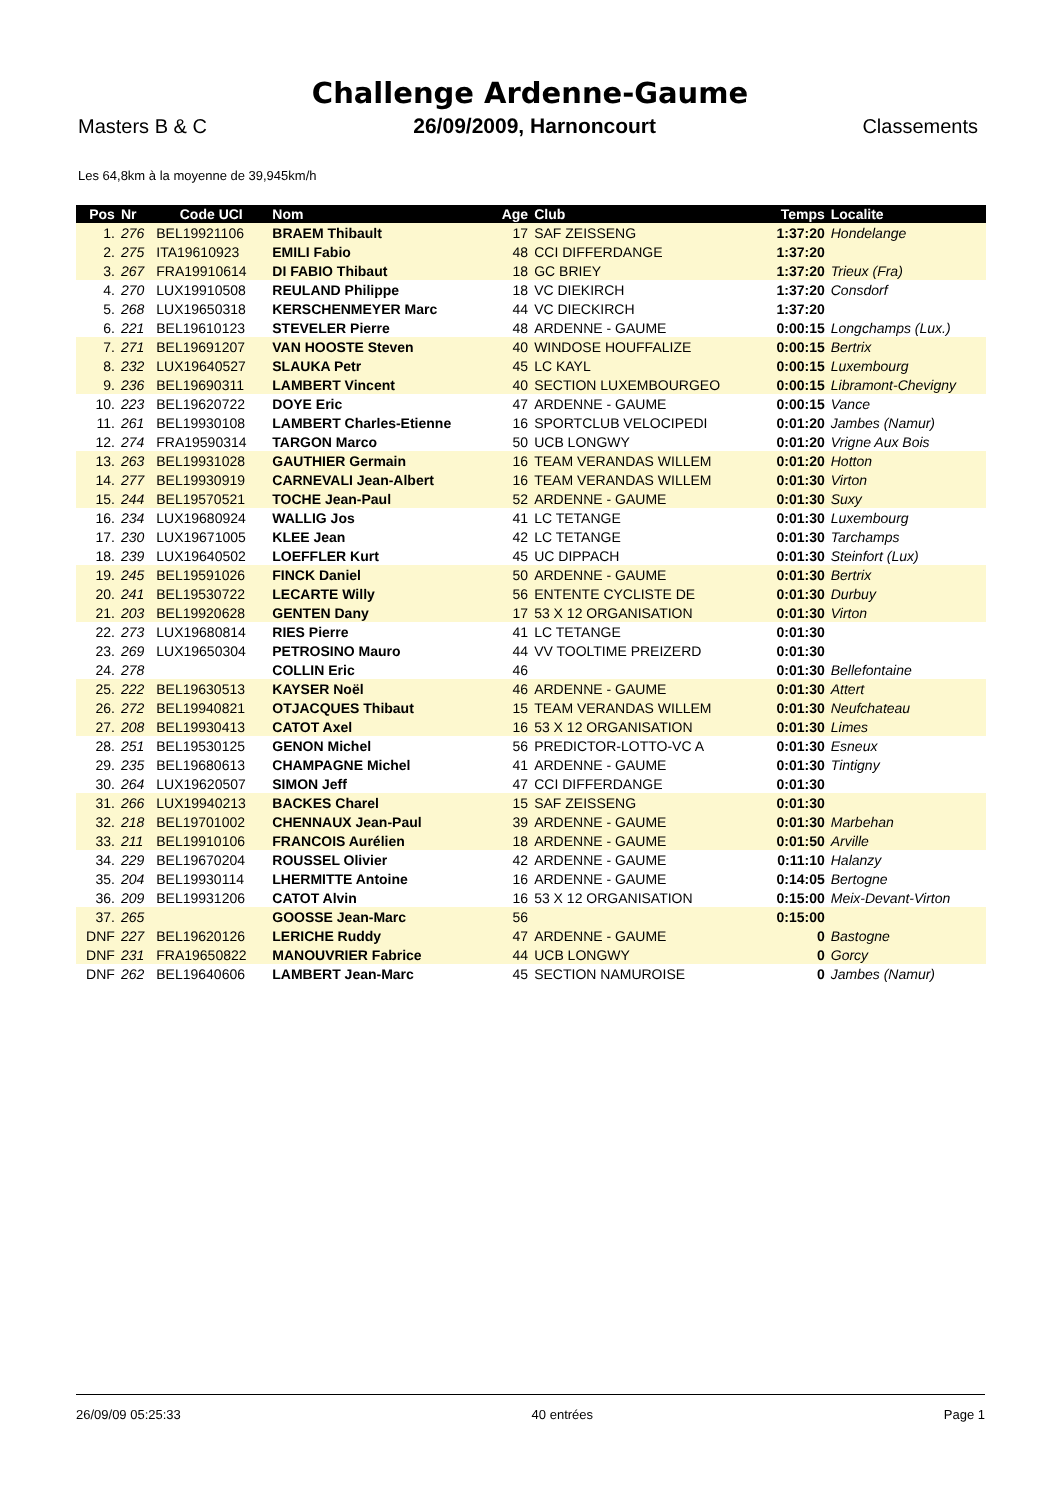Challenge Ardenne-Gaume
Masters B & C 26/09/2009, Harnoncourt Classements
Les 64,8km à la moyenne de 39,945km/h
| Pos | Nr | Code UCI | Nom | Age | Club | Temps | Localite |
| --- | --- | --- | --- | --- | --- | --- | --- |
| 1. | 276 | BEL19921106 | BRAEM Thibault | 17 | SAF ZEISSENG | 1:37:20 | Hondelange |
| 2. | 275 | ITA19610923 | EMILI Fabio | 48 | CCI DIFFERDANGE | 1:37:20 | |
| 3. | 267 | FRA19910614 | DI FABIO Thibaut | 18 | GC BRIEY | 1:37:20 | Trieux (Fra) |
| 4. | 270 | LUX19910508 | REULAND Philippe | 18 | VC DIEKIRCH | 1:37:20 | Consdorf |
| 5. | 268 | LUX19650318 | KERSCHENMEYER Marc | 44 | VC DIECKIRCH | 1:37:20 | |
| 6. | 221 | BEL19610123 | STEVELER Pierre | 48 | ARDENNE - GAUME | 0:00:15 | Longchamps (Lux.) |
| 7. | 271 | BEL19691207 | VAN HOOSTE Steven | 40 | WINDOSE HOUFFALIZE | 0:00:15 | Bertrix |
| 8. | 232 | LUX19640527 | SLAUKA Petr | 45 | LC KAYL | 0:00:15 | Luxembourg |
| 9. | 236 | BEL19690311 | LAMBERT Vincent | 40 | SECTION LUXEMBOURGEO | 0:00:15 | Libramont-Chevigny |
| 10. | 223 | BEL19620722 | DOYE Eric | 47 | ARDENNE - GAUME | 0:00:15 | Vance |
| 11. | 261 | BEL19930108 | LAMBERT Charles-Etienne | 16 | SPORTCLUB VELOCIPEDI | 0:01:20 | Jambes (Namur) |
| 12. | 274 | FRA19590314 | TARGON Marco | 50 | UCB LONGWY | 0:01:20 | Vrigne Aux Bois |
| 13. | 263 | BEL19931028 | GAUTHIER Germain | 16 | TEAM VERANDAS WILLEM | 0:01:20 | Hotton |
| 14. | 277 | BEL19930919 | CARNEVALI Jean-Albert | 16 | TEAM VERANDAS WILLEM | 0:01:30 | Virton |
| 15. | 244 | BEL19570521 | TOCHE Jean-Paul | 52 | ARDENNE - GAUME | 0:01:30 | Suxy |
| 16. | 234 | LUX19680924 | WALLIG Jos | 41 | LC TETANGE | 0:01:30 | Luxembourg |
| 17. | 230 | LUX19671005 | KLEE Jean | 42 | LC TETANGE | 0:01:30 | Tarchamps |
| 18. | 239 | LUX19640502 | LOEFFLER Kurt | 45 | UC DIPPACH | 0:01:30 | Steinfort (Lux) |
| 19. | 245 | BEL19591026 | FINCK Daniel | 50 | ARDENNE - GAUME | 0:01:30 | Bertrix |
| 20. | 241 | BEL19530722 | LECARTE Willy | 56 | ENTENTE CYCLISTE DE | 0:01:30 | Durbuy |
| 21. | 203 | BEL19920628 | GENTEN Dany | 17 | 53 X 12 ORGANISATION | 0:01:30 | Virton |
| 22. | 273 | LUX19680814 | RIES Pierre | 41 | LC TETANGE | 0:01:30 | |
| 23. | 269 | LUX19650304 | PETROSINO Mauro | 44 | VV TOOLTIME PREIZERD | 0:01:30 | |
| 24. | 278 | | COLLIN Eric | 46 | | 0:01:30 | Bellefontaine |
| 25. | 222 | BEL19630513 | KAYSER Noël | 46 | ARDENNE - GAUME | 0:01:30 | Attert |
| 26. | 272 | BEL19940821 | OTJACQUES Thibaut | 15 | TEAM VERANDAS WILLEM | 0:01:30 | Neufchateau |
| 27. | 208 | BEL19930413 | CATOT Axel | 16 | 53 X 12 ORGANISATION | 0:01:30 | Limes |
| 28. | 251 | BEL19530125 | GENON Michel | 56 | PREDICTOR-LOTTO-VC A | 0:01:30 | Esneux |
| 29. | 235 | BEL19680613 | CHAMPAGNE Michel | 41 | ARDENNE - GAUME | 0:01:30 | Tintigny |
| 30. | 264 | LUX19620507 | SIMON Jeff | 47 | CCI DIFFERDANGE | 0:01:30 | |
| 31. | 266 | LUX19940213 | BACKES Charel | 15 | SAF ZEISSENG | 0:01:30 | |
| 32. | 218 | BEL19701002 | CHENNAUX Jean-Paul | 39 | ARDENNE - GAUME | 0:01:30 | Marbehan |
| 33. | 211 | BEL19910106 | FRANCOIS Aurélien | 18 | ARDENNE - GAUME | 0:01:50 | Arville |
| 34. | 229 | BEL19670204 | ROUSSEL Olivier | 42 | ARDENNE - GAUME | 0:11:10 | Halanzy |
| 35. | 204 | BEL19930114 | LHERMITTE Antoine | 16 | ARDENNE - GAUME | 0:14:05 | Bertogne |
| 36. | 209 | BEL19931206 | CATOT Alvin | 16 | 53 X 12 ORGANISATION | 0:15:00 | Meix-Devant-Virton |
| 37. | 265 | | GOOSSE Jean-Marc | 56 | | 0:15:00 | |
| DNF | 227 | BEL19620126 | LERICHE Ruddy | 47 | ARDENNE - GAUME | 0 | Bastogne |
| DNF | 231 | FRA19650822 | MANOUVRIER Fabrice | 44 | UCB LONGWY | 0 | Gorcy |
| DNF | 262 | BEL19640606 | LAMBERT Jean-Marc | 45 | SECTION NAMUROISE | 0 | Jambes (Namur) |
26/09/09 05:25:33 40 entrées Page 1